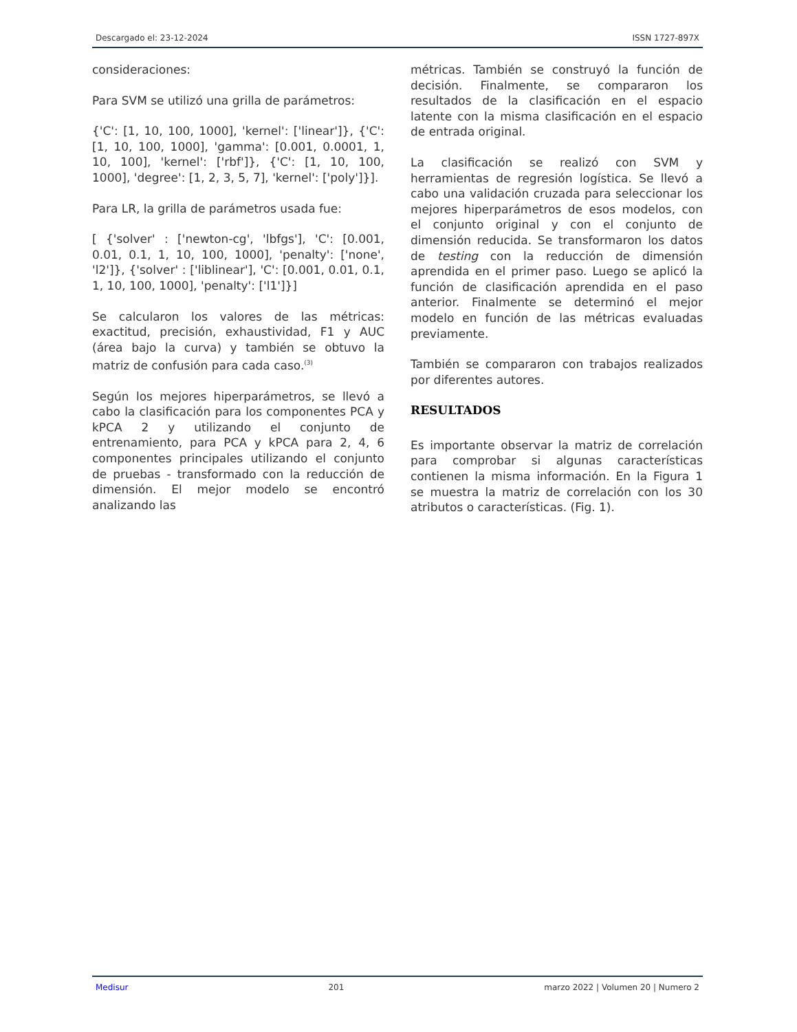Descargado el: 23-12-2024 ISSN 1727-897X
consideraciones:
Para SVM se utilizó una grilla de parámetros:
{'C': [1, 10, 100, 1000], 'kernel': ['linear']}, {'C': [1, 10, 100, 1000], 'gamma': [0.001, 0.0001, 1, 10, 100], 'kernel': ['rbf']}, {'C': [1, 10, 100, 1000], 'degree': [1, 2, 3, 5, 7], 'kernel': ['poly']}].
Para LR, la grilla de parámetros usada fue:
[ {'solver' : ['newton-cg', 'lbfgs'], 'C': [0.001, 0.01, 0.1, 1, 10, 100, 1000], 'penalty': ['none', 'l2']}, {'solver' : ['liblinear'], 'C': [0.001, 0.01, 0.1, 1, 10, 100, 1000], 'penalty': ['l1']}]
Se calcularon los valores de las métricas: exactitud, precisión, exhaustividad, F1 y AUC (área bajo la curva) y también se obtuvo la matriz de confusión para cada caso.<sup>(3)</sup>
Según los mejores hiperparámetros, se llevó a cabo la clasificación para los componentes PCA y kPCA 2 y utilizando el conjunto de entrenamiento, para PCA y kPCA para 2, 4, 6 componentes principales utilizando el conjunto de pruebas - transformado con la reducción de dimensión. El mejor modelo se encontró analizando las
métricas. También se construyó la función de decisión. Finalmente, se compararon los resultados de la clasificación en el espacio latente con la misma clasificación en el espacio de entrada original.
La clasificación se realizó con SVM y herramientas de regresión logística. Se llevó a cabo una validación cruzada para seleccionar los mejores hiperparámetros de esos modelos, con el conjunto original y con el conjunto de dimensión reducida. Se transformaron los datos de testing con la reducción de dimensión aprendida en el primer paso. Luego se aplicó la función de clasificación aprendida en el paso anterior. Finalmente se determinó el mejor modelo en función de las métricas evaluadas previamente.
También se compararon con trabajos realizados por diferentes autores.
RESULTADOS
Es importante observar la matriz de correlación para comprobar si algunas características contienen la misma información. En la Figura 1 se muestra la matriz de correlación con los 30 atributos o características. (Fig. 1).
Medisur 201 marzo 2022 | Volumen 20 | Numero 2